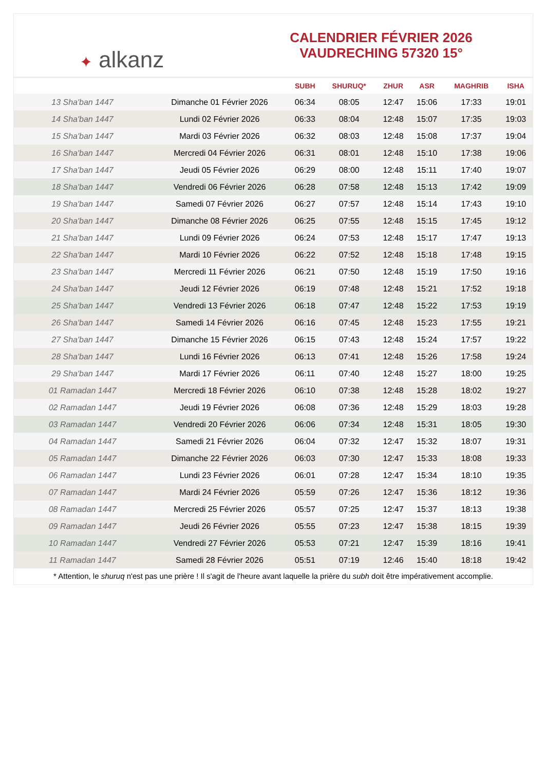✦ alkanz
CALENDRIER FÉVRIER 2026
VAUDRECHING 57320 15°
| | | SUBH | SHURUQ* | ZHUR | ASR | MAGHRIB | ISHA |
| --- | --- | --- | --- | --- | --- | --- | --- |
| 13 Sha'ban 1447 | Dimanche 01 Février 2026 | 06:34 | 08:05 | 12:47 | 15:06 | 17:33 | 19:01 |
| 14 Sha'ban 1447 | Lundi 02 Février 2026 | 06:33 | 08:04 | 12:48 | 15:07 | 17:35 | 19:03 |
| 15 Sha'ban 1447 | Mardi 03 Février 2026 | 06:32 | 08:03 | 12:48 | 15:08 | 17:37 | 19:04 |
| 16 Sha'ban 1447 | Mercredi 04 Février 2026 | 06:31 | 08:01 | 12:48 | 15:10 | 17:38 | 19:06 |
| 17 Sha'ban 1447 | Jeudi 05 Février 2026 | 06:29 | 08:00 | 12:48 | 15:11 | 17:40 | 19:07 |
| 18 Sha'ban 1447 | Vendredi 06 Février 2026 | 06:28 | 07:58 | 12:48 | 15:13 | 17:42 | 19:09 |
| 19 Sha'ban 1447 | Samedi 07 Février 2026 | 06:27 | 07:57 | 12:48 | 15:14 | 17:43 | 19:10 |
| 20 Sha'ban 1447 | Dimanche 08 Février 2026 | 06:25 | 07:55 | 12:48 | 15:15 | 17:45 | 19:12 |
| 21 Sha'ban 1447 | Lundi 09 Février 2026 | 06:24 | 07:53 | 12:48 | 15:17 | 17:47 | 19:13 |
| 22 Sha'ban 1447 | Mardi 10 Février 2026 | 06:22 | 07:52 | 12:48 | 15:18 | 17:48 | 19:15 |
| 23 Sha'ban 1447 | Mercredi 11 Février 2026 | 06:21 | 07:50 | 12:48 | 15:19 | 17:50 | 19:16 |
| 24 Sha'ban 1447 | Jeudi 12 Février 2026 | 06:19 | 07:48 | 12:48 | 15:21 | 17:52 | 19:18 |
| 25 Sha'ban 1447 | Vendredi 13 Février 2026 | 06:18 | 07:47 | 12:48 | 15:22 | 17:53 | 19:19 |
| 26 Sha'ban 1447 | Samedi 14 Février 2026 | 06:16 | 07:45 | 12:48 | 15:23 | 17:55 | 19:21 |
| 27 Sha'ban 1447 | Dimanche 15 Février 2026 | 06:15 | 07:43 | 12:48 | 15:24 | 17:57 | 19:22 |
| 28 Sha'ban 1447 | Lundi 16 Février 2026 | 06:13 | 07:41 | 12:48 | 15:26 | 17:58 | 19:24 |
| 29 Sha'ban 1447 | Mardi 17 Février 2026 | 06:11 | 07:40 | 12:48 | 15:27 | 18:00 | 19:25 |
| 01 Ramadan 1447 | Mercredi 18 Février 2026 | 06:10 | 07:38 | 12:48 | 15:28 | 18:02 | 19:27 |
| 02 Ramadan 1447 | Jeudi 19 Février 2026 | 06:08 | 07:36 | 12:48 | 15:29 | 18:03 | 19:28 |
| 03 Ramadan 1447 | Vendredi 20 Février 2026 | 06:06 | 07:34 | 12:48 | 15:31 | 18:05 | 19:30 |
| 04 Ramadan 1447 | Samedi 21 Février 2026 | 06:04 | 07:32 | 12:47 | 15:32 | 18:07 | 19:31 |
| 05 Ramadan 1447 | Dimanche 22 Février 2026 | 06:03 | 07:30 | 12:47 | 15:33 | 18:08 | 19:33 |
| 06 Ramadan 1447 | Lundi 23 Février 2026 | 06:01 | 07:28 | 12:47 | 15:34 | 18:10 | 19:35 |
| 07 Ramadan 1447 | Mardi 24 Février 2026 | 05:59 | 07:26 | 12:47 | 15:36 | 18:12 | 19:36 |
| 08 Ramadan 1447 | Mercredi 25 Février 2026 | 05:57 | 07:25 | 12:47 | 15:37 | 18:13 | 19:38 |
| 09 Ramadan 1447 | Jeudi 26 Février 2026 | 05:55 | 07:23 | 12:47 | 15:38 | 18:15 | 19:39 |
| 10 Ramadan 1447 | Vendredi 27 Février 2026 | 05:53 | 07:21 | 12:47 | 15:39 | 18:16 | 19:41 |
| 11 Ramadan 1447 | Samedi 28 Février 2026 | 05:51 | 07:19 | 12:46 | 15:40 | 18:18 | 19:42 |
* Attention, le shuruq n'est pas une prière ! Il s'agit de l'heure avant laquelle la prière du subh doit être impérativement accomplie.